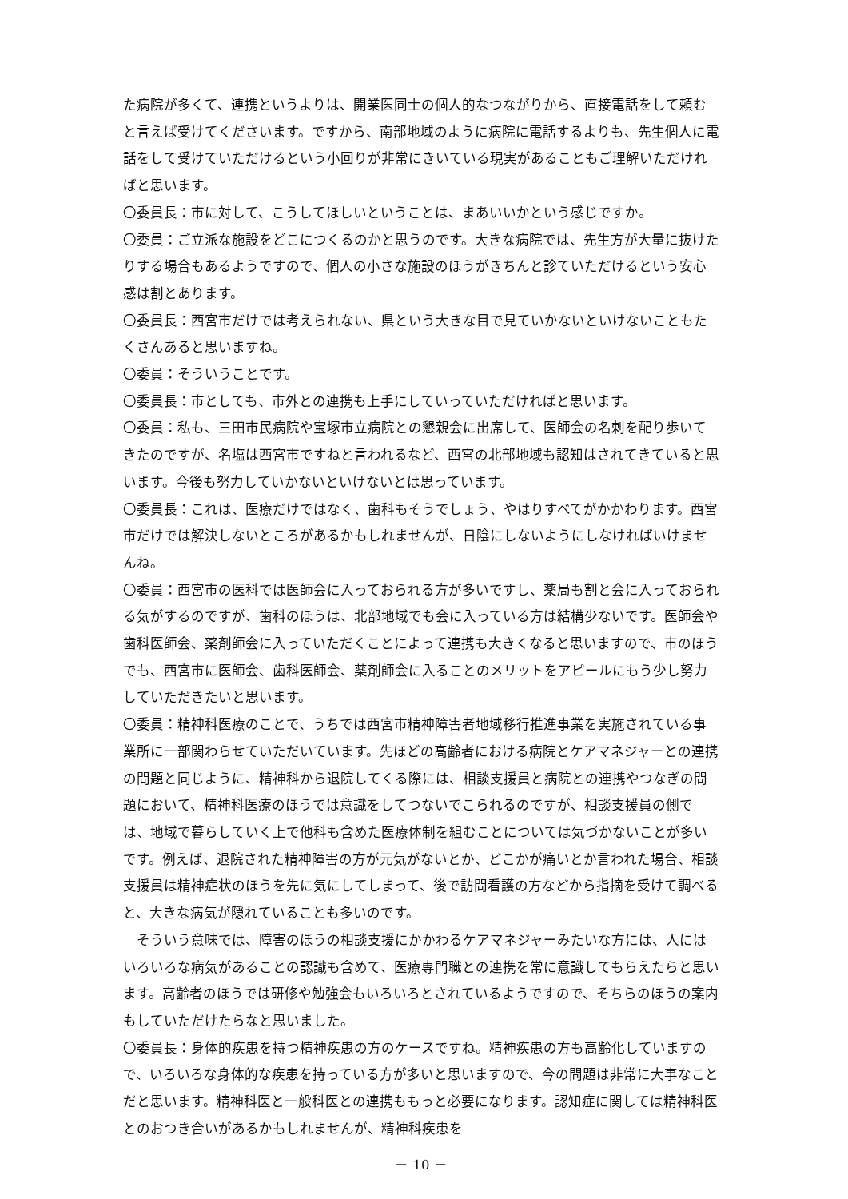た病院が多くて、連携というよりは、開業医同士の個人的なつながりから、直接電話をして頼むと言えば受けてくださいます。ですから、南部地域のように病院に電話するよりも、先生個人に電話をして受けていただけるという小回りが非常にきいている現実があることもご理解いただければと思います。
〇委員長：市に対して、こうしてほしいということは、まあいいかという感じですか。
〇委員：ご立派な施設をどこにつくるのかと思うのです。大きな病院では、先生方が大量に抜けたりする場合もあるようですので、個人の小さな施設のほうがきちんと診ていただけるという安心感は割とあります。
〇委員長：西宮市だけでは考えられない、県という大きな目で見ていかないといけないこともたくさんあると思いますね。
〇委員：そういうことです。
〇委員長：市としても、市外との連携も上手にしていっていただければと思います。
〇委員：私も、三田市民病院や宝塚市立病院との懇親会に出席して、医師会の名刺を配り歩いてきたのですが、名塩は西宮市ですねと言われるなど、西宮の北部地域も認知はされてきていると思います。今後も努力していかないといけないとは思っています。
〇委員長：これは、医療だけではなく、歯科もそうでしょう、やはりすべてがかかわります。西宮市だけでは解決しないところがあるかもしれませんが、日陰にしないようにしなければいけませんね。
〇委員：西宮市の医科では医師会に入っておられる方が多いですし、薬局も割と会に入っておられる気がするのですが、歯科のほうは、北部地域でも会に入っている方は結構少ないです。医師会や歯科医師会、薬剤師会に入っていただくことによって連携も大きくなると思いますので、市のほうでも、西宮市に医師会、歯科医師会、薬剤師会に入ることのメリットをアピールにもう少し努力していただきたいと思います。
〇委員：精神科医療のことで、うちでは西宮市精神障害者地域移行推進事業を実施されている事業所に一部関わらせていただいています。先ほどの高齢者における病院とケアマネジャーとの連携の問題と同じように、精神科から退院してくる際には、相談支援員と病院との連携やつなぎの問題において、精神科医療のほうでは意識をしてつないでこられるのですが、相談支援員の側では、地域で暮らしていく上で他科も含めた医療体制を組むことについては気づかないことが多いです。例えば、退院された精神障害の方が元気がないとか、どこかが痛いとか言われた場合、相談支援員は精神症状のほうを先に気にしてしまって、後で訪問看護の方などから指摘を受けて調べると、大きな病気が隠れていることも多いのです。
そういう意味では、障害のほうの相談支援にかかわるケアマネジャーみたいな方には、人にはいろいろな病気があることの認識も含めて、医療専門職との連携を常に意識してもらえたらと思います。高齢者のほうでは研修や勉強会もいろいろとされているようですので、そちらのほうの案内もしていただけたらなと思いました。
〇委員長：身体的疾患を持つ精神疾患の方のケースですね。精神疾患の方も高齢化していますので、いろいろな身体的な疾患を持っている方が多いと思いますので、今の問題は非常に大事なことだと思います。精神科医と一般科医との連携ももっと必要になります。認知症に関しては精神科医とのおつき合いがあるかもしれませんが、精神科疾患を
－ 10 －